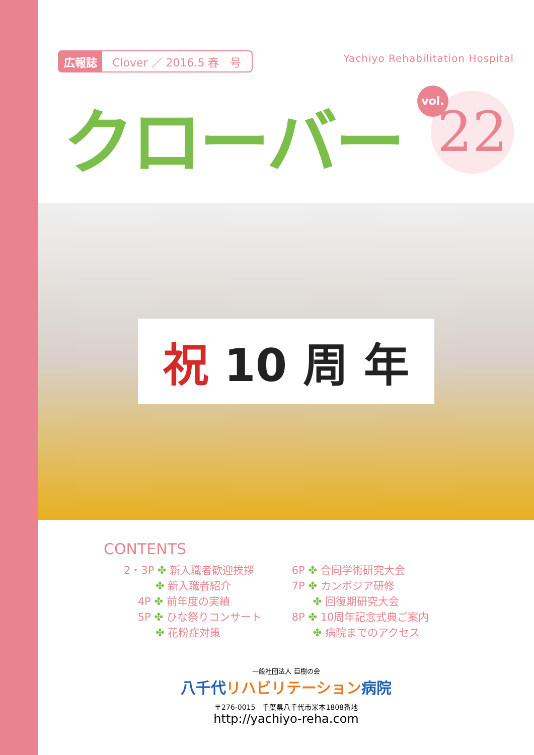広報誌 Clover ／ 2016.5 春　号
Yachiyo Rehabilitation Hospital
クローバー 22 vol.
祝 10 周 年
CONTENTS
2・3P ✤ 新入職者歓迎挨拶
　　　✤ 新入職者紹介
　 4P ✤ 前年度の実績
　 5P ✤ ひな祭りコンサート
　　　✤ 花粉症対策
6P ✤ 合同学術研究大会
7P ✤ カンボジア研修
　　✤ 回復期研究大会
8P ✤ 10周年記念式典ご案内
　　✤ 病院までのアクセス
一般社団法人 巨樹の会
八千代リハビリテーション病院
〒276-0015　千葉県八千代市米本1808番地
http://yachiyo-reha.com